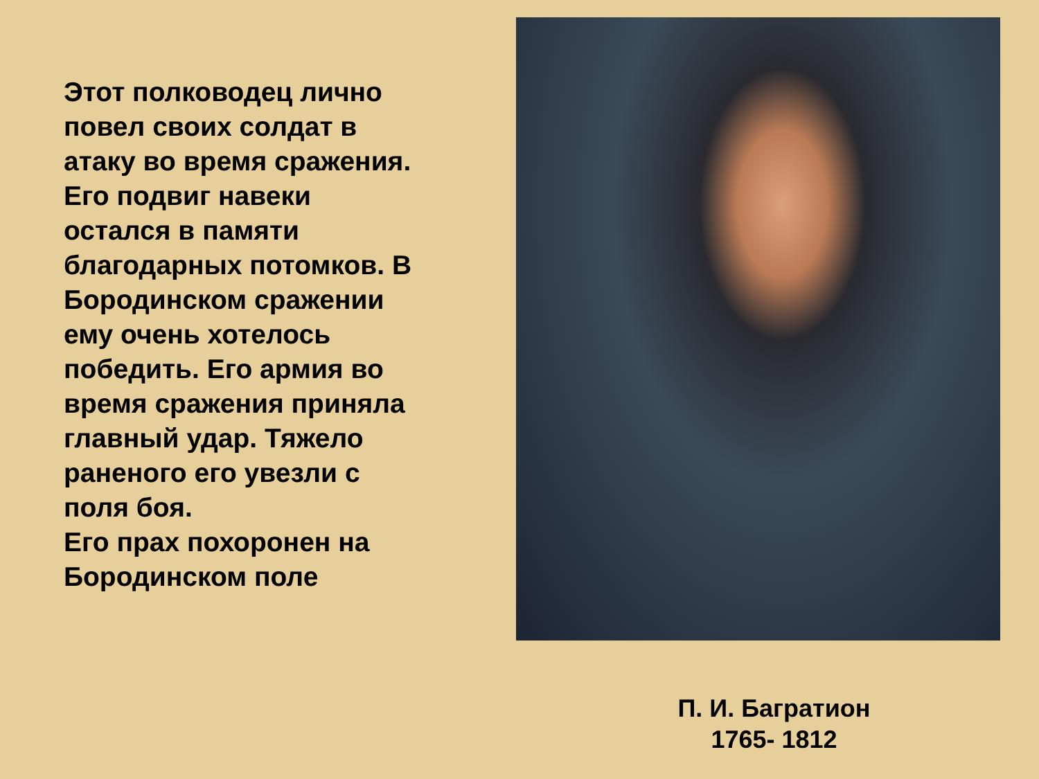Этот полководец лично повел своих солдат в атаку во время сражения. Его подвиг навеки остался в памяти благодарных потомков. В Бородинском сражении ему очень хотелось победить. Его армия во время сражения приняла главный удар. Тяжело раненого его увезли с поля боя.
Его прах похоронен на Бородинском поле
П. И. Багратион
1765- 1812